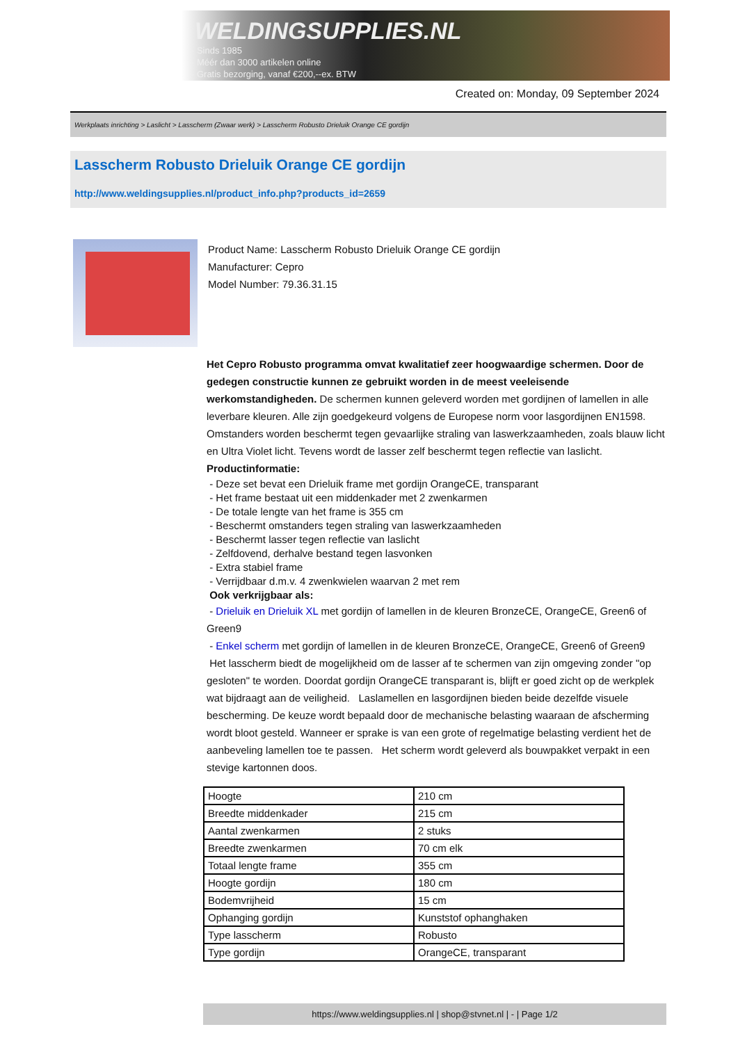WELDINGSUPPLIES.NL
- Sinds 1985
- Méér dan 3000 artikelen online
- Gratis bezorging, vanaf €200,--ex. BTW
Created on: Monday, 09 September 2024
Werkplaats inrichting > Laslicht > Lasscherm (Zwaar werk) > Lasscherm Robusto Drieluik Orange CE gordijn
Lasscherm Robusto Drieluik Orange CE gordijn
http://www.weldingsupplies.nl/product_info.php?products_id=2659
Product Name: Lasscherm Robusto Drieluik Orange CE gordijn
Manufacturer: Cepro
Model Number: 79.36.31.15
Het Cepro Robusto programma omvat kwalitatief zeer hoogwaardige schermen. Door de gedegen constructie kunnen ze gebruikt worden in de meest veeleisende werkomstandigheden. De schermen kunnen geleverd worden met gordijnen of lamellen in alle leverbare kleuren. Alle zijn goedgekeurd volgens de Europese norm voor lasgordijnen EN1598. Omstanders worden beschermt tegen gevaarlijke straling van laswerkzaamheden, zoals blauw licht en Ultra Violet licht. Tevens wordt de lasser zelf beschermt tegen reflectie van laslicht. Productinformatie:
- Deze set bevat een Drieluik frame met gordijn OrangeCE, transparant
- Het frame bestaat uit een middenkader met 2 zwenkarmen
- De totale lengte van het frame is 355 cm
- Beschermt omstanders tegen straling van laswerkzaamheden
- Beschermt lasser tegen reflectie van laslicht
- Zelfdovend, derhalve bestand tegen lasvonken
- Extra stabiel frame
- Verrijdbaar d.m.v. 4 zwenkwielen waarvan 2 met rem
Ook verkrijgbaar als:
- Drieluik en Drieluik XL met gordijn of lamellen in de kleuren BronzeCE, OrangeCE, Green6 of Green9
- Enkel scherm met gordijn of lamellen in de kleuren BronzeCE, OrangeCE, Green6 of Green9
Het lasscherm biedt de mogelijkheid om de lasser af te schermen van zijn omgeving zonder "op gesloten" te worden. Doordat gordijn OrangeCE transparant is, blijft er goed zicht op de werkplek wat bijdraagt aan de veiligheid. Laslamellen en lasgordijnen bieden beide dezelfde visuele bescherming. De keuze wordt bepaald door de mechanische belasting waaraan de afscherming wordt bloot gesteld. Wanneer er sprake is van een grote of regelmatige belasting verdient het de aanbeveling lamellen toe te passen. Het scherm wordt geleverd als bouwpakket verpakt in een stevige kartonnen doos.
| Hoogte | 210 cm |
| Breedte middenkader | 215 cm |
| Aantal zwenkarmen | 2 stuks |
| Breedte zwenkarmen | 70 cm elk |
| Totaal lengte frame | 355 cm |
| Hoogte gordijn | 180 cm |
| Bodemvrijheid | 15 cm |
| Ophanging gordijn | Kunststof ophanghaken |
| Type lasscherm | Robusto |
| Type gordijn | OrangeCE, transparant |
https://www.weldingsupplies.nl | shop@stvnet.nl | - | Page 1/2